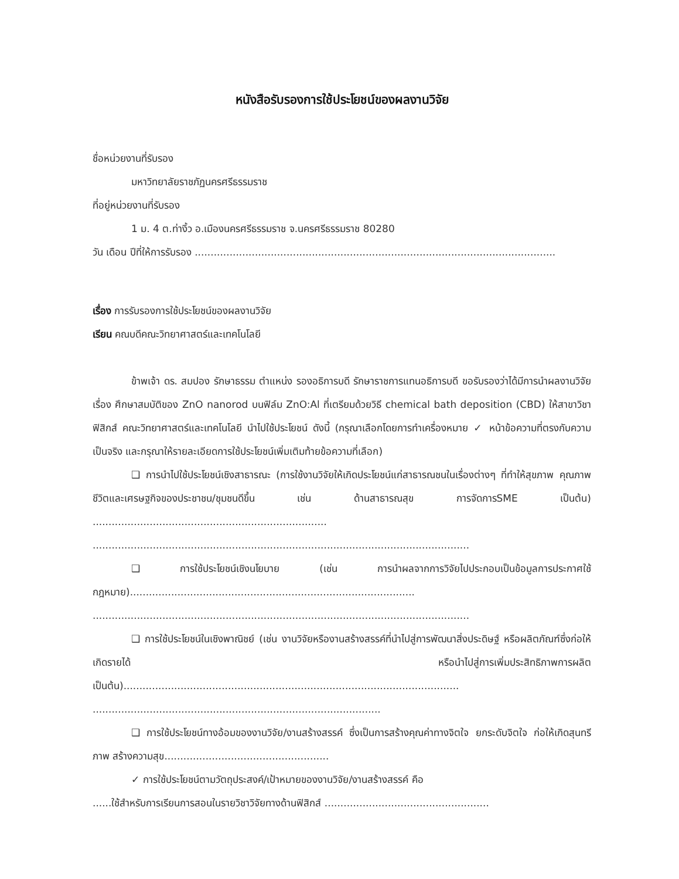หนังสือรับรองการใช้ประโยชน์ของผลงานวิจัย
ชื่อหน่วยงานที่รับรอง
มหาวิทยาลัยราชภัฏนครศรีธรรมราช
ที่อยู่หน่วยงานที่รับรอง
1 ม. 4 ต.ท่างิ้ว อ.เมืองนครศรีธรรมราช จ.นครศรีธรรมราช 80280
วัน เดือน ปีที่ให้การรับรอง ..................................................................................................................
เรื่อง การรับรองการใช้ประโยชน์ของผลงานวิจัย
เรียน คณบดีคณะวิทยาศาสตร์และเทคโนโลยี
ข้าพเจ้า ดร. สมปอง รักษาธรรม ตำแหน่ง รองอธิการบดี รักษาราชการแทนอธิการบดี ขอรับรองว่าได้มีการนำผลงานวิจัยเรื่อง ศึกษาสมบัติของ ZnO nanorod บนฟิล์ม ZnO:Al ที่เตรียมด้วยวิธี chemical bath deposition (CBD) ให้สาขาวิชาฟิสิกส์ คณะวิทยาศาสตร์และเทคโนโลยี นำไปใช้ประโยชน์ ดังนี้ (กรุณาเลือกโดยการทำเครื่องหมาย ✓ หน้าข้อความที่ตรงกับความเป็นจริง และกรุณาให้รายละเอียดการใช้ประโยชน์เพิ่มเติมท้ายข้อความที่เลือก)
❑ การนำไปใช้ประโยชน์เชิงสาธารณะ (การใช้งานวิจัยให้เกิดประโยชน์แก่สาธารณชนในเรื่องต่างๆ ที่ทำให้สุขภาพ คุณภาพชีวิตและเศรษฐกิจของประชาชน/ชุมชนดีขึ้น เช่น ด้านสาธารณสุข การจัดการSME เป็นต้น) ..........................................................................
.......................................................................................................................
❑ การใช้ประโยชน์เชิงนโยบาย (เช่น การนำผลจากการวิจัยไปประกอบเป็นข้อมูลการประกาศใช้กฎหมาย)..........................................................................................
.......................................................................................................................
❑ การใช้ประโยชน์ในเชิงพาณิชย์ (เช่น งานวิจัยหรืองานสร้างสรรค์ที่นำไปสู่การพัฒนาสิ่งประดิษฐ์ หรือผลิตภัณฑ์ซึ่งก่อให้เกิดรายได้ หรือนำไปสู่การเพิ่มประสิทธิภาพการผลิต เป็นต้น)..........................................................................................................
...........................................................................................
❑ การใช้ประโยชน์ทางอ้อมของงานวิจัย/งานสร้างสรรค์ ซึ่งเป็นการสร้างคุณค่าทางจิตใจ ยกระดับจิตใจ ก่อให้เกิดสุนทรีภาพ สร้างความสุข....................................................
✓ การใช้ประโยชน์ตามวัตถุประสงค์/เป้าหมายของงานวิจัย/งานสร้างสรรค์ คือ
......ใช้สำหรับการเรียนการสอนในรายวิชาวิจัยทางด้านฟิสิกส์ ....................................................